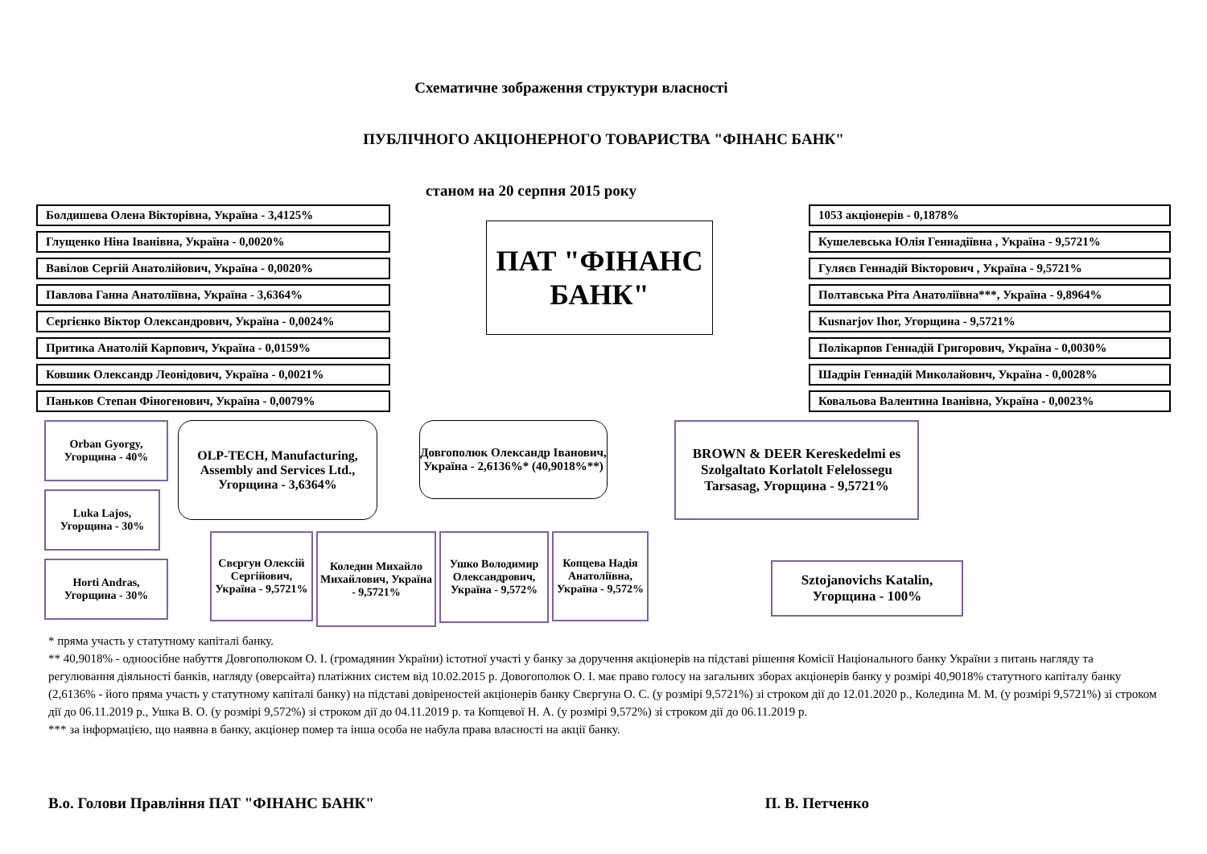Схематичне зображення структури власності
ПУБЛІЧНОГО АКЦІОНЕРНОГО ТОВАРИСТВА "ФІНАНС БАНК"
станом на 20 серпня 2015 року
Болдишева Олена Вікторівна, Україна - 3,4125%
Глущенко Ніна Іванівна, Україна - 0,0020%
Вавілов Сергій Анатолійович, Україна - 0,0020%
Павлова Ганна Анатоліївна, Україна - 3,6364%
Сергієнко Віктор Олександрович, Україна - 0,0024%
Притика Анатолій Карпович, Україна - 0,0159%
Ковшик Олександр Леонідович, Україна - 0,0021%
Паньков Степан Фіногенович, Україна - 0,0079%
ПАТ "ФІНАНС БАНК"
1053 акціонерів - 0,1878%
Кушелевська Юлія Геннадіївна , Україна - 9,5721%
Гуляєв Геннадій Вікторович , Україна - 9,5721%
Полтавська Ріта Анатоліївна***, Україна - 9,8964%
Kusnarjov Ihor, Угорщина - 9,5721%
Полікарпов Геннадій Григорович, Україна - 0,0030%
Шадрін Геннадій Миколайович, Україна - 0,0028%
Ковальова Валентина Іванівна, Україна - 0,0023%
Orban Gyorgy, Угорщина - 40%
Luka Lajos, Угорщина - 30%
Horti Andras, Угорщина - 30%
OLP-TECH, Manufacturing, Assembly and Services Ltd., Угорщина - 3,6364%
Довгополюк Олександр Іванович, Україна - 2,6136%* (40,9018%**)
Свєргун Олексій Сергійович, Україна - 9,5721%
Коледин Михайло Михайлович, Україна - 9,5721%
Ушко Володимир Олександрович, Україна - 9,572%
Копцева Надія Анатоліївна, Україна - 9,572%
BROWN & DEER Kereskedelmi es Szolgaltato Korlatolt Felelossegu Tarsasag, Угорщина - 9,5721%
Sztojanovichs Katalin, Угорщина - 100%
* пряма участь у статутному капіталі банку.
** 40,9018% - одноосібне набуття Довгополюком О. І. (громадянин України) істотної участі у банку за доручення акціонерів на підставі рішення Комісії Національного банку України з питань нагляду та регулювання діяльності банків, нагляду (оверсайта) платіжних систем від 10.02.2015 р. Довогополюк О. І. має право голосу на загальних зборах акціонерів банку у розмірі 40,9018% статутного капіталу банку (2,6136% - його пряма участь у статутному капіталі банку) на підставі довіреностей акціонерів банку Свєргуна О. С. (у розмірі 9,5721%) зі строком дії до 12.01.2020 р., Коледина М. М. (у розмірі 9,5721%) зі строком дії до 06.11.2019 р., Ушка В. О. (у розмірі 9,572%) зі строком дії до 04.11.2019 р. та Копцевої Н. А. (у розмірі 9,572%) зі строком дії до 06.11.2019 р.
*** за інформацією, що наявна в банку, акціонер помер та інша особа не набула права власності на акції банку.
В.о. Голови Правління ПАТ "ФІНАНС БАНК" П. В. Петченко